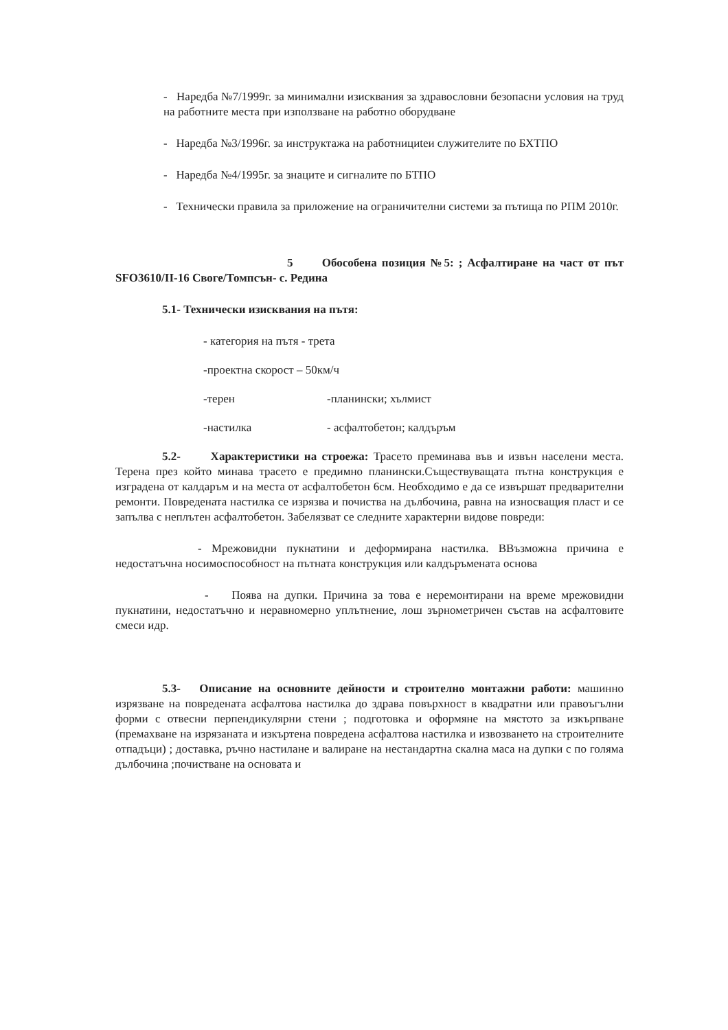- Наредба №7/1999г. за минимални изисквания за здравословни безопасни условия на труд на работните места при използване на работно оборудване
- Наредба №3/1996г. за инструктажа на работнициteи служителите по БХТПО
- Наредба №4/1995г. за знаците и сигналите по БТПО
- Технически правила за приложение на ограничителни системи за пътища по РПМ 2010г.
5 Обособена позиция №5: ; Асфалтиране на част от път SFO3610/II-16 Своге/Томпсън- с. Редина
5.1- Технически изисквания на пътя:
- категория на пътя - трета
-проектна скорост – 50км/ч
-терен -планински; хълмист
-настилка - асфалтобетон; калдъръм
5.2- Характеристики на строежа: Трасето преминава във и извън населени места. Терена през който минава трасето е предимно планински.Съществуващата пътна конструкция е изградена от калдаръм и на места от асфалтобетон 6см. Необходимо е да се извършат предварителни ремонти. Повредената настилка се изрязва и почиства на дълбочина, равна на износващия пласт и се запълва с неплътен асфалтобетон. Забелязват се следните характерни видове повреди:
- Мрежовидни пукнатини и деформирана настилка. ВВъзможна причина е недостатъчна носимоспособност на пътната конструкция или калдъръмената основа
- Поява на дупки. Причина за това е неремонтирани на време мрежовидни пукнатини, недостатъчно и неравномерно уплътнение, лош зърнометричен състав на асфалтовите смеси идр.
5.3- Описание на основните дейности и строително монтажни работи: машинно изрязване на повредената асфалтова настилка до здрава повърхност в квадратни или правоъгълни форми с отвесни перпендикулярни стени ; подготовка и оформяне на мястото за изкърпване (премахване на изрязаната и изкъртена повредена асфалтова настилка и извозването на строителните отпадъци) ; доставка, ръчно настилане и валиране на нестандартна скална маса на дупки с по голяма дълбочина ;почистване на основата и